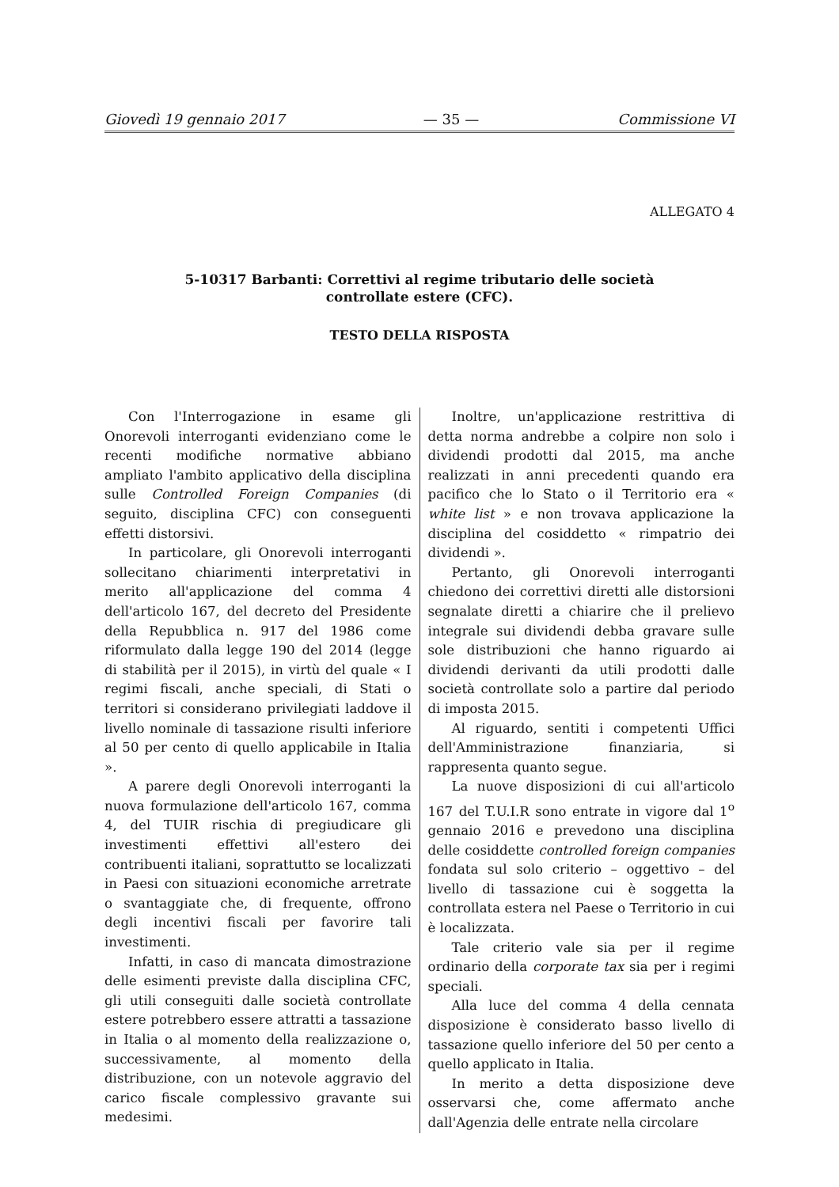Giovedì 19 gennaio 2017 — 35 — Commissione VI
ALLEGATO 4
5-10317 Barbanti: Correttivi al regime tributario delle società
controllate estere (CFC).
TESTO DELLA RISPOSTA
Con l'Interrogazione in esame gli Onorevoli interroganti evidenziano come le recenti modifiche normative abbiano ampliato l'ambito applicativo della disciplina sulle Controlled Foreign Companies (di seguito, disciplina CFC) con conseguenti effetti distorsivi.
In particolare, gli Onorevoli interroganti sollecitano chiarimenti interpretativi in merito all'applicazione del comma 4 dell'articolo 167, del decreto del Presidente della Repubblica n. 917 del 1986 come riformulato dalla legge 190 del 2014 (legge di stabilità per il 2015), in virtù del quale « I regimi fiscali, anche speciali, di Stati o territori si considerano privilegiati laddove il livello nominale di tassazione risulti inferiore al 50 per cento di quello applicabile in Italia ».
A parere degli Onorevoli interroganti la nuova formulazione dell'articolo 167, comma 4, del TUIR rischia di pregiudicare gli investimenti effettivi all'estero dei contribuenti italiani, soprattutto se localizzati in Paesi con situazioni economiche arretrate o svantaggiate che, di frequente, offrono degli incentivi fiscali per favorire tali investimenti.
Infatti, in caso di mancata dimostrazione delle esimenti previste dalla disciplina CFC, gli utili conseguiti dalle società controllate estere potrebbero essere attratti a tassazione in Italia o al momento della realizzazione o, successivamente, al momento della distribuzione, con un notevole aggravio del carico fiscale complessivo gravante sui medesimi.
Inoltre, un'applicazione restrittiva di detta norma andrebbe a colpire non solo i dividendi prodotti dal 2015, ma anche realizzati in anni precedenti quando era pacifico che lo Stato o il Territorio era « white list » e non trovava applicazione la disciplina del cosiddetto « rimpatrio dei dividendi ».
Pertanto, gli Onorevoli interroganti chiedono dei correttivi diretti alle distorsioni segnalate diretti a chiarire che il prelievo integrale sui dividendi debba gravare sulle sole distribuzioni che hanno riguardo ai dividendi derivanti da utili prodotti dalle società controllate solo a partire dal periodo di imposta 2015.
Al riguardo, sentiti i competenti Uffici dell'Amministrazione finanziaria, si rappresenta quanto segue.
La nuove disposizioni di cui all'articolo 167 del T.U.I.R sono entrate in vigore dal 1<sup>o</sup> gennaio 2016 e prevedono una disciplina delle cosiddette controlled foreign companies fondata sul solo criterio – oggettivo – del livello di tassazione cui è soggetta la controllata estera nel Paese o Territorio in cui è localizzata.
Tale criterio vale sia per il regime ordinario della corporate tax sia per i regimi speciali.
Alla luce del comma 4 della cennata disposizione è considerato basso livello di tassazione quello inferiore del 50 per cento a quello applicato in Italia.
In merito a detta disposizione deve osservarsi che, come affermato anche dall'Agenzia delle entrate nella circolare